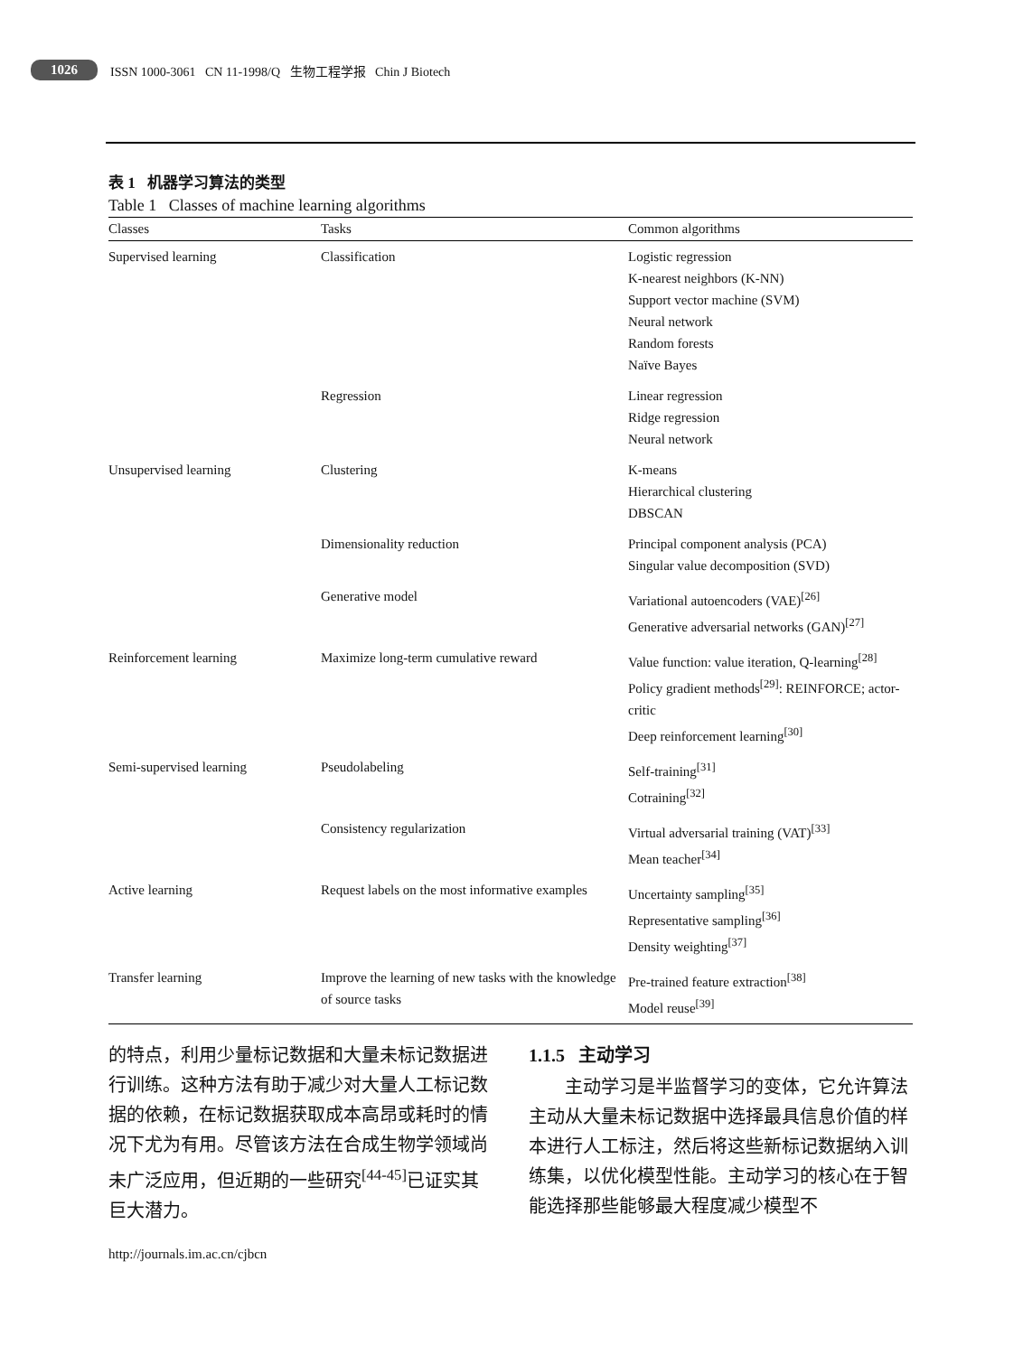1026 ISSN 1000-3061 CN 11-1998/Q 生物工程学报 Chin J Biotech
表 1 机器学习算法的类型
Table 1 Classes of machine learning algorithms
| Classes | Tasks | Common algorithms |
| --- | --- | --- |
| Supervised learning | Classification | Logistic regression K-nearest neighbors (K-NN) Support vector machine (SVM) Neural network Random forests Naïve Bayes |
| | Regression | Linear regression Ridge regression Neural network |
| Unsupervised learning | Clustering | K-means Hierarchical clustering DBSCAN |
| | Dimensionality reduction | Principal component analysis (PCA) Singular value decomposition (SVD) |
| | Generative model | Variational autoencoders (VAE)<sup>[26]</sup> Generative adversarial networks (GAN)<sup>[27]</sup> |
| Reinforcement learning | Maximize long-term cumulative reward | Value function: value iteration, Q-learning<sup>[28]</sup> Policy gradient methods<sup>[29]</sup>: REINFORCE; actor-critic Deep reinforcement learning<sup>[30]</sup> |
| Semi-supervised learning | Pseudolabeling | Self-training<sup>[31]</sup> Cotraining<sup>[32]</sup> |
| | Consistency regularization | Virtual adversarial training (VAT)<sup>[33]</sup> Mean teacher<sup>[34]</sup> |
| Active learning | Request labels on the most informative examples | Uncertainty sampling<sup>[35]</sup> Representative sampling<sup>[36]</sup> Density weighting<sup>[37]</sup> |
| Transfer learning | Improve the learning of new tasks with the knowledge of source tasks | Pre-trained feature extraction<sup>[38]</sup> Model reuse<sup>[39]</sup> |
的特点，利用少量标记数据和大量未标记数据进行训练。这种方法有助于减少对大量人工标记数据的依赖，在标记数据获取成本高昂或耗时的情况下尤为有用。尽管该方法在合成生物学领域尚未广泛应用，但近期的一些研究<sup>[44-45]</sup>已证实其巨大潜力。
1.1.5 主动学习
  主动学习是半监督学习的变体，它允许算法主动从大量未标记数据中选择最具信息价值的样本进行人工标注，然后将这些新标记数据纳入训练集，以优化模型性能。主动学习的核心在于智能选择那些能够最大程度减少模型不
http://journals.im.ac.cn/cjbcn